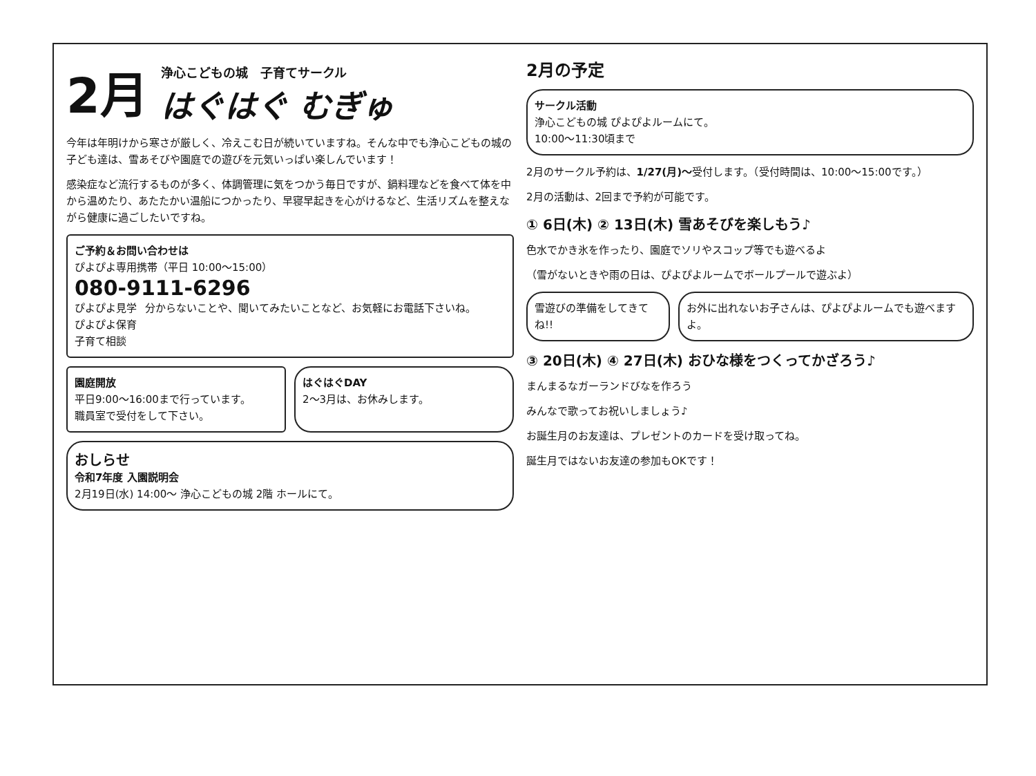2月
浄心こどもの城　子育てサークル
はぐはぐ むぎゅ
今年は年明けから寒さが厳しく、冷えこむ日が続いていますね。そんな中でも浄心こどもの城の子ども達は、雪あそびや園庭での遊びを元気いっぱい楽しんでいます！
感染症など流行するものが多く、体調管理に気をつかう毎日ですが、鍋料理などを食べて体を中から温めたり、あたたかい温船につかったり、早寝早起きを心がけるなど、生活リズムを整えながら健康に過ごしたいですね。
ご予約＆お問い合わせは
ぴよぴよ専用携帯（平日 10:00～15:00）
080-9111-6296
ぴよぴよ見学
ぴよぴよ保育
子育て相談
分からないことや、聞いてみたいことなど、お気軽にお電話下さいね。
園庭開放
平日9:00～16:00まで行っています。
職員室で受付をして下さい。
はぐはぐDAY
2～3月は、お休みします。
おしらせ
令和7年度 入園説明会
2月19日(水) 14:00～ 浄心こどもの城 2階 ホールにて。
2月の予定
サークル活動
浄心こどもの城 ぴよぴよルームにて。
10:00～11:30頃まで
2月のサークル予約は、1/27(月)～受付します。（受付時間は、10:00～15:00です。）
2月の活動は、2回まで予約が可能です。
① 6日(木) ② 13日(木) 雪あそびを楽しもう♪
色水でかき氷を作ったり、園庭でソリやスコップ等でも遊べるよ
（雪がないときや雨の日は、ぴよぴよルームでボールプールで遊ぶよ）
雪遊びの準備をしてきてね!! お外に出れないお子さんは、ぴよぴよルームでも遊べますよ。
③ 20日(木) ④ 27日(木) おひな様をつくってかざろう♪
まんまるなガーランドびなを作ろう
みんなで歌ってお祝いしましょう♪
お誕生月のお友達は、プレゼントのカードを受け取ってね。
誕生月ではないお友達の参加もOKです！